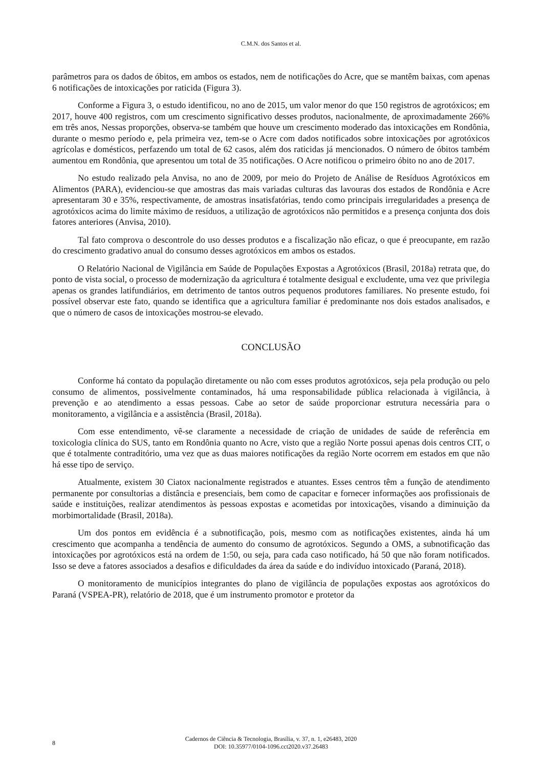C.M.N. dos Santos et al.
parâmetros para os dados de óbitos, em ambos os estados, nem de notificações do Acre, que se mantêm baixas, com apenas 6 notificações de intoxicações por raticida (Figura 3).
Conforme a Figura 3, o estudo identificou, no ano de 2015, um valor menor do que 150 registros de agrotóxicos; em 2017, houve 400 registros, com um crescimento significativo desses produtos, nacionalmente, de aproximadamente 266% em três anos, Nessas proporções, observa-se também que houve um crescimento moderado das intoxicações em Rondônia, durante o mesmo período e, pela primeira vez, tem-se o Acre com dados notificados sobre intoxicações por agrotóxicos agrícolas e domésticos, perfazendo um total de 62 casos, além dos raticidas já mencionados. O número de óbitos também aumentou em Rondônia, que apresentou um total de 35 notificações. O Acre notificou o primeiro óbito no ano de 2017.
No estudo realizado pela Anvisa, no ano de 2009, por meio do Projeto de Análise de Resíduos Agrotóxicos em Alimentos (PARA), evidenciou-se que amostras das mais variadas culturas das lavouras dos estados de Rondônia e Acre apresentaram 30 e 35%, respectivamente, de amostras insatisfatórias, tendo como principais irregularidades a presença de agrotóxicos acima do limite máximo de resíduos, a utilização de agrotóxicos não permitidos e a presença conjunta dos dois fatores anteriores (Anvisa, 2010).
Tal fato comprova o descontrole do uso desses produtos e a fiscalização não eficaz, o que é preocupante, em razão do crescimento gradativo anual do consumo desses agrotóxicos em ambos os estados.
O Relatório Nacional de Vigilância em Saúde de Populações Expostas a Agrotóxicos (Brasil, 2018a) retrata que, do ponto de vista social, o processo de modernização da agricultura é totalmente desigual e excludente, uma vez que privilegia apenas os grandes latifundiários, em detrimento de tantos outros pequenos produtores familiares. No presente estudo, foi possível observar este fato, quando se identifica que a agricultura familiar é predominante nos dois estados analisados, e que o número de casos de intoxicações mostrou-se elevado.
CONCLUSÃO
Conforme há contato da população diretamente ou não com esses produtos agrotóxicos, seja pela produção ou pelo consumo de alimentos, possivelmente contaminados, há uma responsabilidade pública relacionada à vigilância, à prevenção e ao atendimento a essas pessoas. Cabe ao setor de saúde proporcionar estrutura necessária para o monitoramento, a vigilância e a assistência (Brasil, 2018a).
Com esse entendimento, vê-se claramente a necessidade de criação de unidades de saúde de referência em toxicologia clínica do SUS, tanto em Rondônia quanto no Acre, visto que a região Norte possui apenas dois centros CIT, o que é totalmente contraditório, uma vez que as duas maiores notificações da região Norte ocorrem em estados em que não há esse tipo de serviço.
Atualmente, existem 30 Ciatox nacionalmente registrados e atuantes. Esses centros têm a função de atendimento permanente por consultorias a distância e presenciais, bem como de capacitar e fornecer informações aos profissionais de saúde e instituições, realizar atendimentos às pessoas expostas e acometidas por intoxicações, visando a diminuição da morbimortalidade (Brasil, 2018a).
Um dos pontos em evidência é a subnotificação, pois, mesmo com as notificações existentes, ainda há um crescimento que acompanha a tendência de aumento do consumo de agrotóxicos. Segundo a OMS, a subnotificação das intoxicações por agrotóxicos está na ordem de 1:50, ou seja, para cada caso notificado, há 50 que não foram notificados. Isso se deve a fatores associados a desafios e dificuldades da área da saúde e do indivíduo intoxicado (Paraná, 2018).
O monitoramento de municípios integrantes do plano de vigilância de populações expostas aos agrotóxicos do Paraná (VSPEA-PR), relatório de 2018, que é um instrumento promotor e protetor da
8
Cadernos de Ciência & Tecnologia, Brasília, v. 37, n. 1, e26483, 2020
DOI: 10.35977/0104-1096.cct2020.v37.26483